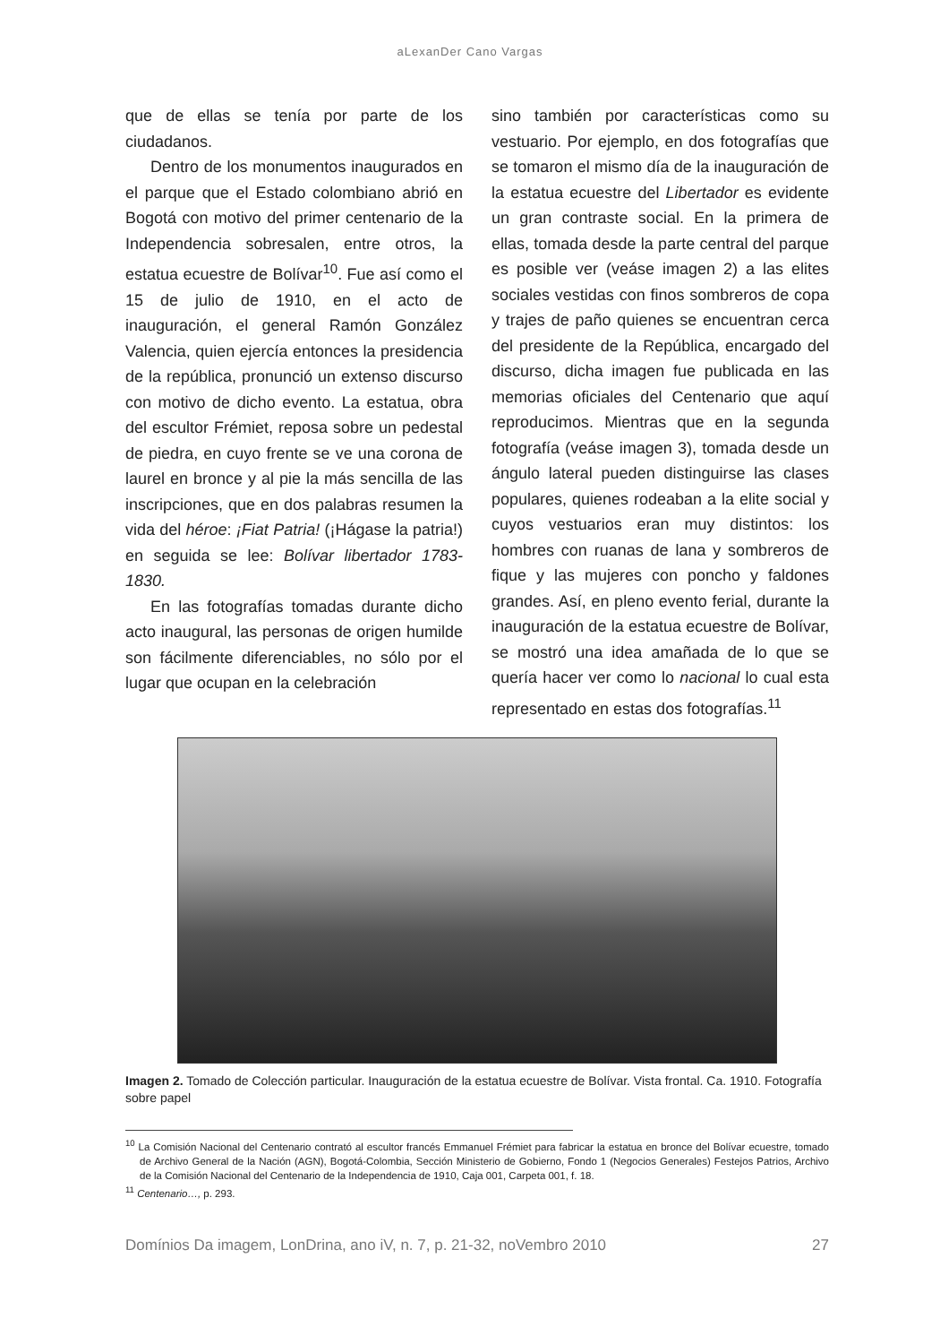aLexanDer Cano Vargas
que de ellas se tenía por parte de los ciudadanos.
Dentro de los monumentos inaugurados en el parque que el Estado colombiano abrió en Bogotá con motivo del primer centenario de la Independencia sobresalen, entre otros, la estatua ecuestre de Bolívar<sup>10</sup>. Fue así como el 15 de julio de 1910, en el acto de inauguración, el general Ramón González Valencia, quien ejercía entonces la presidencia de la república, pronunció un extenso discurso con motivo de dicho evento. La estatua, obra del escultor Frémiet, reposa sobre un pedestal de piedra, en cuyo frente se ve una corona de laurel en bronce y al pie la más sencilla de las inscripciones, que en dos palabras resumen la vida del héroe: ¡Fiat Patria! (¡Hágase la patria!) en seguida se lee: Bolívar libertador 1783-1830.
En las fotografías tomadas durante dicho acto inaugural, las personas de origen humilde son fácilmente diferenciables, no sólo por el lugar que ocupan en la celebración
sino también por características como su vestuario. Por ejemplo, en dos fotografías que se tomaron el mismo día de la inauguración de la estatua ecuestre del Libertador es evidente un gran contraste social. En la primera de ellas, tomada desde la parte central del parque es posible ver (veáse imagen 2) a las elites sociales vestidas con finos sombreros de copa y trajes de paño quienes se encuentran cerca del presidente de la República, encargado del discurso, dicha imagen fue publicada en las memorias oficiales del Centenario que aquí reproducimos. Mientras que en la segunda fotografía (veáse imagen 3), tomada desde un ángulo lateral pueden distinguirse las clases populares, quienes rodeaban a la elite social y cuyos vestuarios eran muy distintos: los hombres con ruanas de lana y sombreros de fique y las mujeres con poncho y faldones grandes. Así, en pleno evento ferial, durante la inauguración de la estatua ecuestre de Bolívar, se mostró una idea amañada de lo que se quería hacer ver como lo nacional lo cual esta representado en estas dos fotografías.<sup>11</sup>
Imagen 2. Tomado de Colección particular. Inauguración de la estatua ecuestre de Bolívar. Vista frontal. Ca. 1910. Fotografía sobre papel
<sup>10</sup> La Comisión Nacional del Centenario contrató al escultor francés Emmanuel Frémiet para fabricar la estatua en bronce del Bolívar ecuestre, tomado de Archivo General de la Nación (AGN), Bogotá-Colombia, Sección Ministerio de Gobierno, Fondo 1 (Negocios Generales) Festejos Patrios, Archivo de la Comisión Nacional del Centenario de la Independencia de 1910, Caja 001, Carpeta 001, f. 18.
<sup>11</sup> Centenario…, p. 293.
Domínios Da imagem, LonDrina, ano iV, n. 7, p. 21-32, noVembro 2010 27